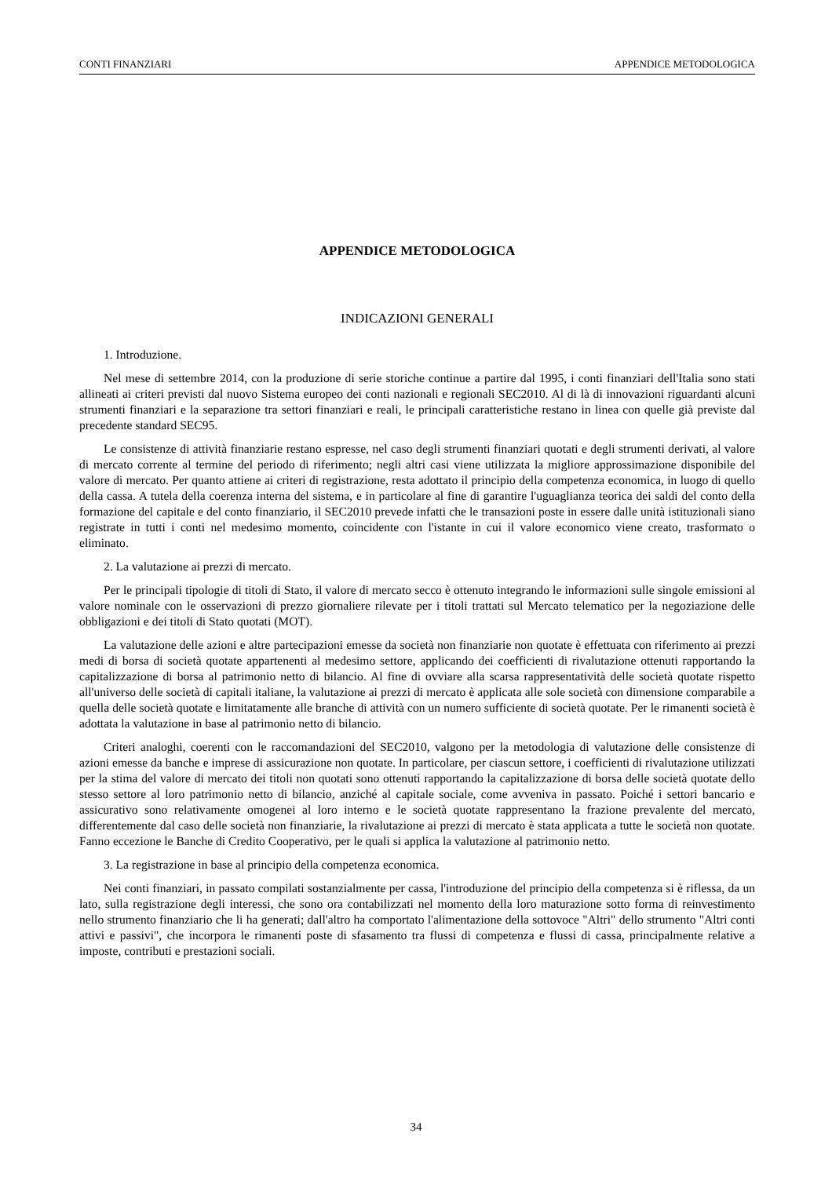CONTI FINANZIARI APPENDICE METODOLOGICA
APPENDICE METODOLOGICA
INDICAZIONI GENERALI
1. Introduzione.
Nel mese di settembre 2014, con la produzione di serie storiche continue a partire dal 1995, i conti finanziari dell'Italia sono stati allineati ai criteri previsti dal nuovo Sistema europeo dei conti nazionali e regionali SEC2010. Al di là di innovazioni riguardanti alcuni strumenti finanziari e la separazione tra settori finanziari e reali, le principali caratteristiche restano in linea con quelle già previste dal precedente standard SEC95.
Le consistenze di attività finanziarie restano espresse, nel caso degli strumenti finanziari quotati e degli strumenti derivati, al valore di mercato corrente al termine del periodo di riferimento; negli altri casi viene utilizzata la migliore approssimazione disponibile del valore di mercato. Per quanto attiene ai criteri di registrazione, resta adottato il principio della competenza economica, in luogo di quello della cassa. A tutela della coerenza interna del sistema, e in particolare al fine di garantire l'uguaglianza teorica dei saldi del conto della formazione del capitale e del conto finanziario, il SEC2010 prevede infatti che le transazioni poste in essere dalle unità istituzionali siano registrate in tutti i conti nel medesimo momento, coincidente con l'istante in cui il valore economico viene creato, trasformato o eliminato.
2. La valutazione ai prezzi di mercato.
Per le principali tipologie di titoli di Stato, il valore di mercato secco è ottenuto integrando le informazioni sulle singole emissioni al valore nominale con le osservazioni di prezzo giornaliere rilevate per i titoli trattati sul Mercato telematico per la negoziazione delle obbligazioni e dei titoli di Stato quotati (MOT).
La valutazione delle azioni e altre partecipazioni emesse da società non finanziarie non quotate è effettuata con riferimento ai prezzi medi di borsa di società quotate appartenenti al medesimo settore, applicando dei coefficienti di rivalutazione ottenuti rapportando la capitalizzazione di borsa al patrimonio netto di bilancio. Al fine di ovviare alla scarsa rappresentatività delle società quotate rispetto all'universo delle società di capitali italiane, la valutazione ai prezzi di mercato è applicata alle sole società con dimensione comparabile a quella delle società quotate e limitatamente alle branche di attività con un numero sufficiente di società quotate. Per le rimanenti società è adottata la valutazione in base al patrimonio netto di bilancio.
Criteri analoghi, coerenti con le raccomandazioni del SEC2010, valgono per la metodologia di valutazione delle consistenze di azioni emesse da banche e imprese di assicurazione non quotate. In particolare, per ciascun settore, i coefficienti di rivalutazione utilizzati per la stima del valore di mercato dei titoli non quotati sono ottenuti rapportando la capitalizzazione di borsa delle società quotate dello stesso settore al loro patrimonio netto di bilancio, anziché al capitale sociale, come avveniva in passato. Poiché i settori bancario e assicurativo sono relativamente omogenei al loro interno e le società quotate rappresentano la frazione prevalente del mercato, differentemente dal caso delle società non finanziarie, la rivalutazione ai prezzi di mercato è stata applicata a tutte le società non quotate. Fanno eccezione le Banche di Credito Cooperativo, per le quali si applica la valutazione al patrimonio netto.
3. La registrazione in base al principio della competenza economica.
Nei conti finanziari, in passato compilati sostanzialmente per cassa, l'introduzione del principio della competenza si è riflessa, da un lato, sulla registrazione degli interessi, che sono ora contabilizzati nel momento della loro maturazione sotto forma di reinvestimento nello strumento finanziario che li ha generati; dall'altro ha comportato l'alimentazione della sottovoce "Altri" dello strumento "Altri conti attivi e passivi", che incorpora le rimanenti poste di sfasamento tra flussi di competenza e flussi di cassa, principalmente relative a imposte, contributi e prestazioni sociali.
34